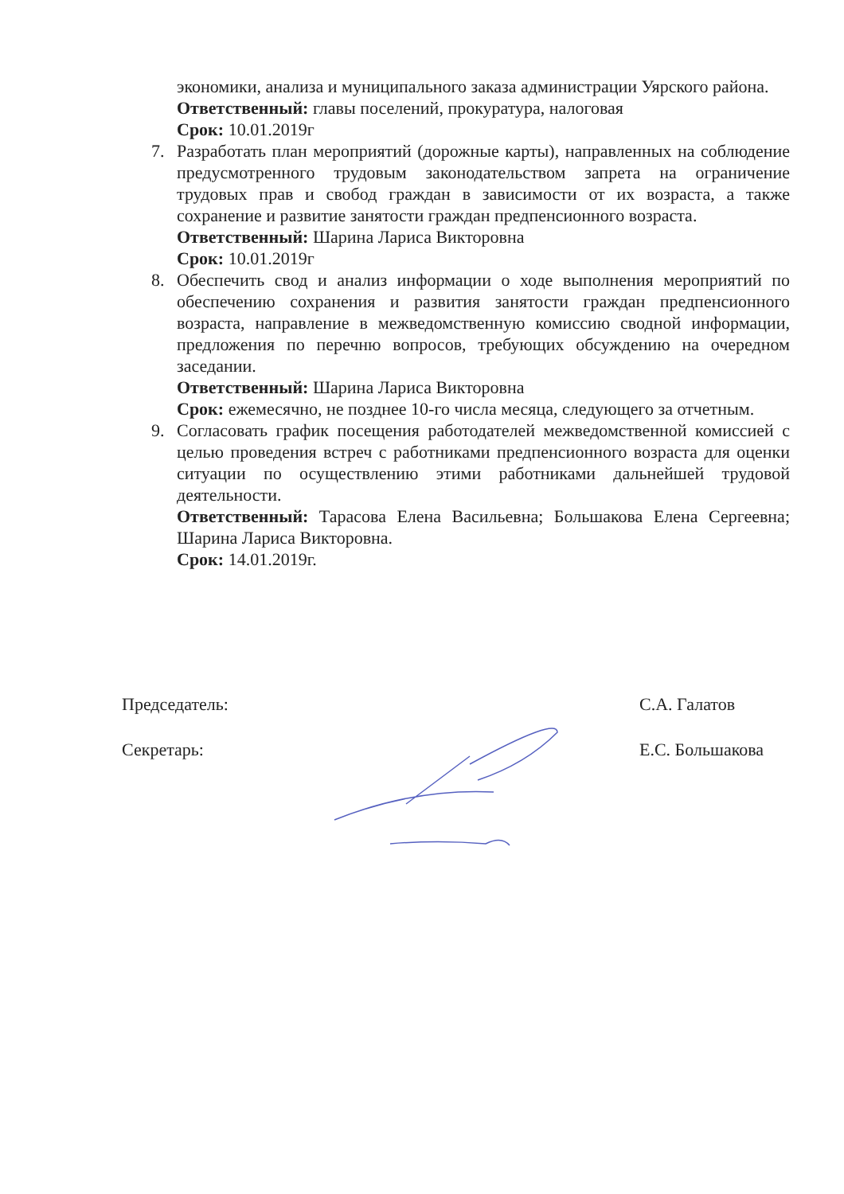экономики, анализа и муниципального заказа администрации Уярского района.
Ответственный: главы поселений, прокуратура, налоговая
Срок: 10.01.2019г
7. Разработать план мероприятий (дорожные карты), направленных на соблюдение предусмотренного трудовым законодательством запрета на ограничение трудовых прав и свобод граждан в зависимости от их возраста, а также сохранение и развитие занятости граждан предпенсионного возраста.
Ответственный: Шарина Лариса Викторовна
Срок: 10.01.2019г
8. Обеспечить свод и анализ информации о ходе выполнения мероприятий по обеспечению сохранения и развития занятости граждан предпенсионного возраста, направление в межведомственную комиссию сводной информации, предложения по перечню вопросов, требующих обсуждению на очередном заседании.
Ответственный: Шарина Лариса Викторовна
Срок: ежемесячно, не позднее 10-го числа месяца, следующего за отчетным.
9. Согласовать график посещения работодателей межведомственной комиссией с целью проведения встреч с работниками предпенсионного возраста для оценки ситуации по осуществлению этими работниками дальнейшей трудовой деятельности.
Ответственный: Тарасова Елена Васильевна; Большакова Елена Сергеевна; Шарина Лариса Викторовна.
Срок: 14.01.2019г.
Председатель: С.А. Галатов
Секретарь: Е.С. Большакова